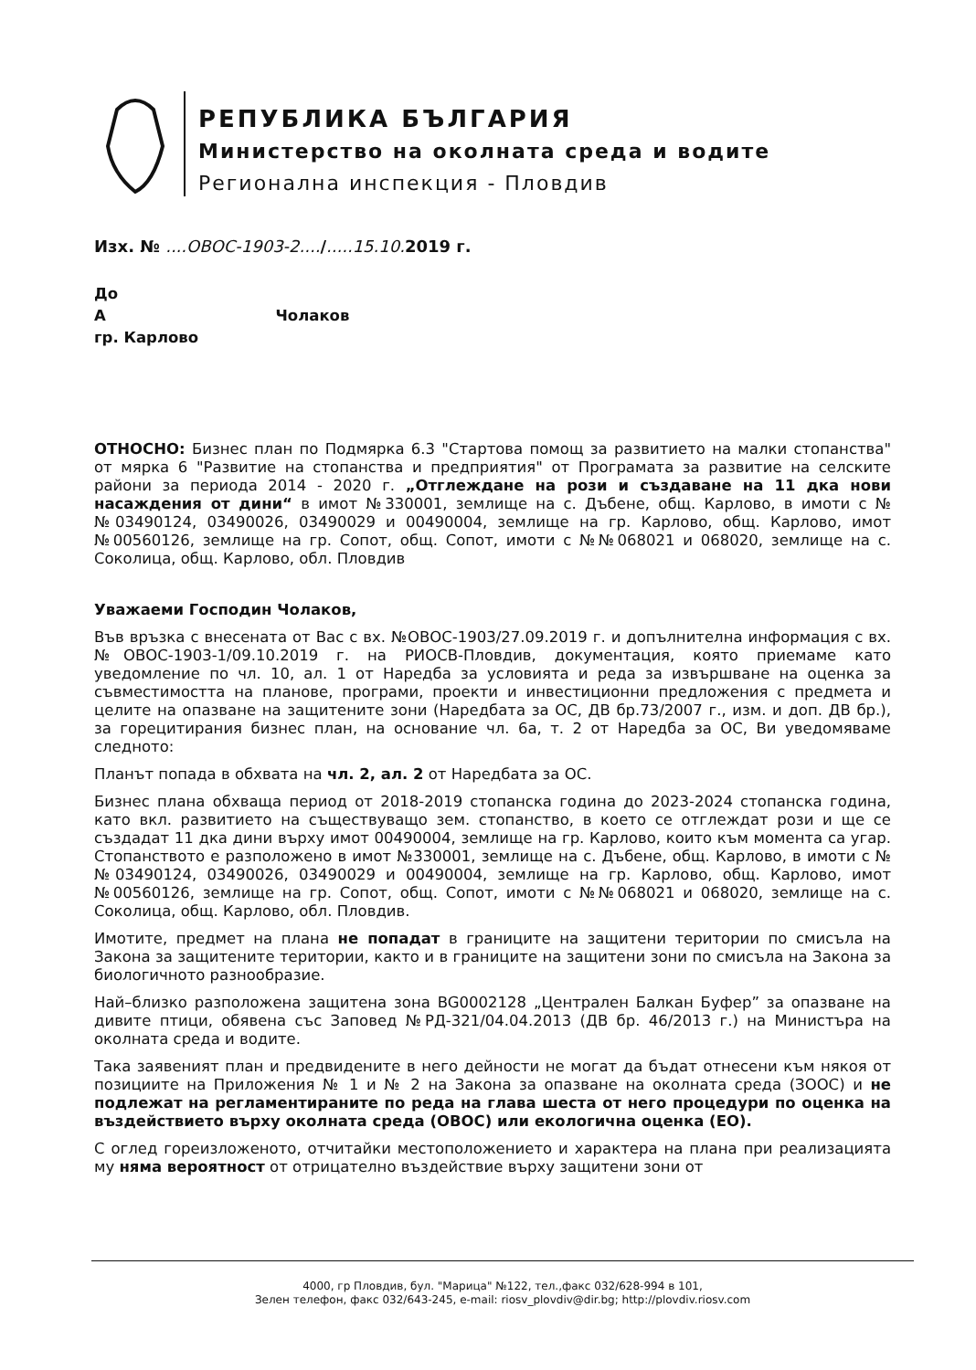РЕПУБЛИКА БЪЛГАРИЯ
Министерство на околната среда и водите
Регионална инспекция - Пловдив
Изх. № ....ОВОС-1903-2..../.....15.10. 2019 г.
До
А Чолаков
гр. Карлово
ОТНОСНО: Бизнес план по Подмярка 6.3 "Стартова помощ за развитието на малки стопанства" от мярка 6 "Развитие на стопанства и предприятия" от Програмата за развитие на селските райони за периода 2014 - 2020 г. „Отглеждане на рози и създаване на 11 дка нови насаждения от дини“ в имот №330001, землище на с. Дъбене, общ. Карлово, в имоти с №№03490124, 03490026, 03490029 и 00490004, землище на гр. Карлово, общ. Карлово, имот №00560126, землище на гр. Сопот, общ. Сопот, имоти с №№068021 и 068020, землище на с. Соколица, общ. Карлово, обл. Пловдив
Уважаеми Господин Чолаков,
Във връзка с внесената от Вас с вх. №ОВОС-1903/27.09.2019 г. и допълнителна информация с вх. №ОВОС-1903-1/09.10.2019 г. на РИОСВ-Пловдив, документация, която приемаме като уведомление по чл. 10, ал. 1 от Наредба за условията и реда за извършване на оценка за съвместимостта на планове, програми, проекти и инвестиционни предложения с предмета и целите на опазване на защитените зони (Наредбата за ОС, ДВ бр.73/2007 г., изм. и доп. ДВ бр.), за горецитирания бизнес план, на основание чл. 6а, т. 2 от Наредба за ОС, Ви уведомяваме следното:
Планът попада в обхвата на чл. 2, ал. 2 от Наредбата за ОС.
Бизнес плана обхваща период от 2018-2019 стопанска година до 2023-2024 стопанска година, като вкл. развитието на съществуващо зем. стопанство, в което се отглеждат рози и ще се създадат 11 дка дини върху имот 00490004, землище на гр. Карлово, които към момента са угар. Стопанството е разположено в имот №330001, землище на с. Дъбене, общ. Карлово, в имоти с №№03490124, 03490026, 03490029 и 00490004, землище на гр. Карлово, общ. Карлово, имот №00560126, землище на гр. Сопот, общ. Сопот, имоти с №№068021 и 068020, землище на с. Соколица, общ. Карлово, обл. Пловдив.
Имотите, предмет на плана не попадат в границите на защитени територии по смисъла на Закона за защитените територии, както и в границите на защитени зони по смисъла на Закона за биологичното разнообразие.
Най–близко разположена защитена зона BG0002128 „Централен Балкан Буфер” за опазване на дивите птици, обявена със Заповед №РД-321/04.04.2013 (ДВ бр. 46/2013 г.) на Министъра на околната среда и водите.
Така заявеният план и предвидените в него дейности не могат да бъдат отнесени към някоя от позициите на Приложения № 1 и № 2 на Закона за опазване на околната среда (ЗООС) и не подлежат на регламентираните по реда на глава шеста от него процедури по оценка на въздействието върху околната среда (ОВОС) или екологична оценка (ЕО).
С оглед гореизложеното, отчитайки местоположението и характера на плана при реализацията му няма вероятност от отрицателно въздействие върху защитени зони от
4000, гр Пловдив, бул. "Марица" №122, тел.,факс 032/628-994 в 101,
Зелен телефон, факс 032/643-245, e-mail: riosv_plovdiv@dir.bg; http://plovdiv.riosv.com